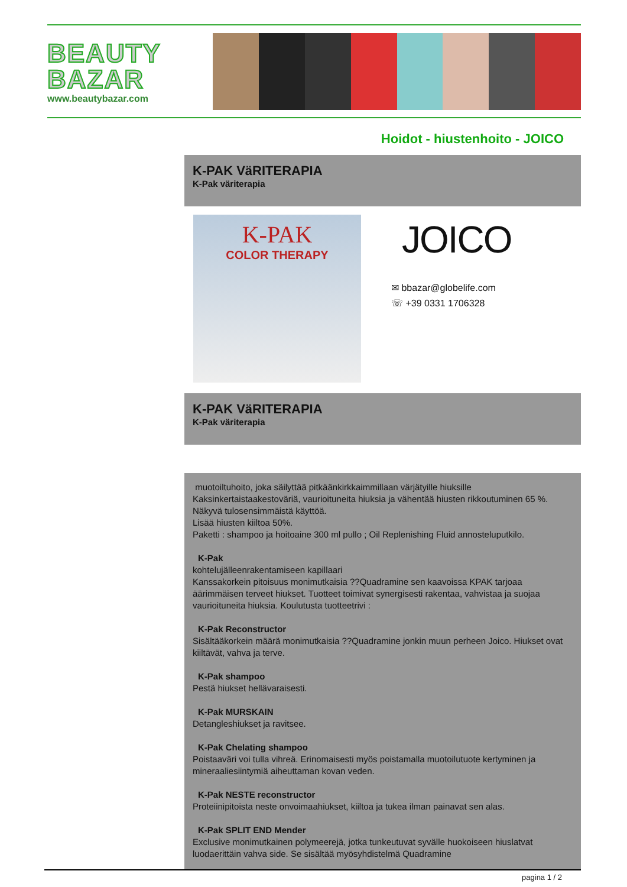BEAUTY BAZAR
www.beautybazar.com
Hoidot - hiustenhoito - JOICO
K-PAK VäRITERAPIA
K-Pak väriterapia
K-PAK
COLOR THERAPY
JOICO
✉ bbazar@globelife.com
☏ +39 0331 1706328
K-PAK VäRITERAPIA
K-Pak väriterapia
muotoiltuhoito, joka säilyttää pitkäänkirkkaimmillaan värjätyille hiuksille
Kaksinkertaistaakestoväriä, vaurioituneita hiuksia ja vähentää hiusten rikkoutuminen 65 %.
Näkyvä tulosensimmäistä käyttöä.
Lisää hiusten kiiltoa 50%.
Paketti : shampoo ja hoitoaine 300 ml pullo ; Oil Replenishing Fluid annosteluputkilo.
K-Pak
kohtelujälleenrakentamiseen kapillaari
Kanssakorkein pitoisuus monimutkaisia ??Quadramine sen kaavoissa KPAK tarjoaa äärimmäisen terveet hiukset. Tuotteet toimivat synergisesti rakentaa, vahvistaa ja suojaa vaurioituneita hiuksia. Koulutusta tuotteetrivi :
K-Pak Reconstructor
Sisältääkorkein määrä monimutkaisia ??Quadramine jonkin muun perheen Joico. Hiukset ovat kiiltävät, vahva ja terve.
K-Pak shampoo
Pestä hiukset hellävaraisesti.
K-Pak MURSKAIN
Detangleshiukset ja ravitsee.
K-Pak Chelating shampoo
Poistaaväri voi tulla vihreä. Erinomaisesti myös poistamalla muotoilutuote kertyminen ja mineraaliesiintymiä aiheuttaman kovan veden.
K-Pak NESTE reconstructor
Proteiinipitoista neste onvoimaahiukset, kiiltoa ja tukea ilman painavat sen alas.
K-Pak SPLIT END Mender
Exclusive monimutkainen polymeerejä, jotka tunkeutuvat syvälle huokoiseen hiuslatvat luodaerittäin vahva side. Se sisältää myösyhdistelmä Quadramine
pagina 1 / 2